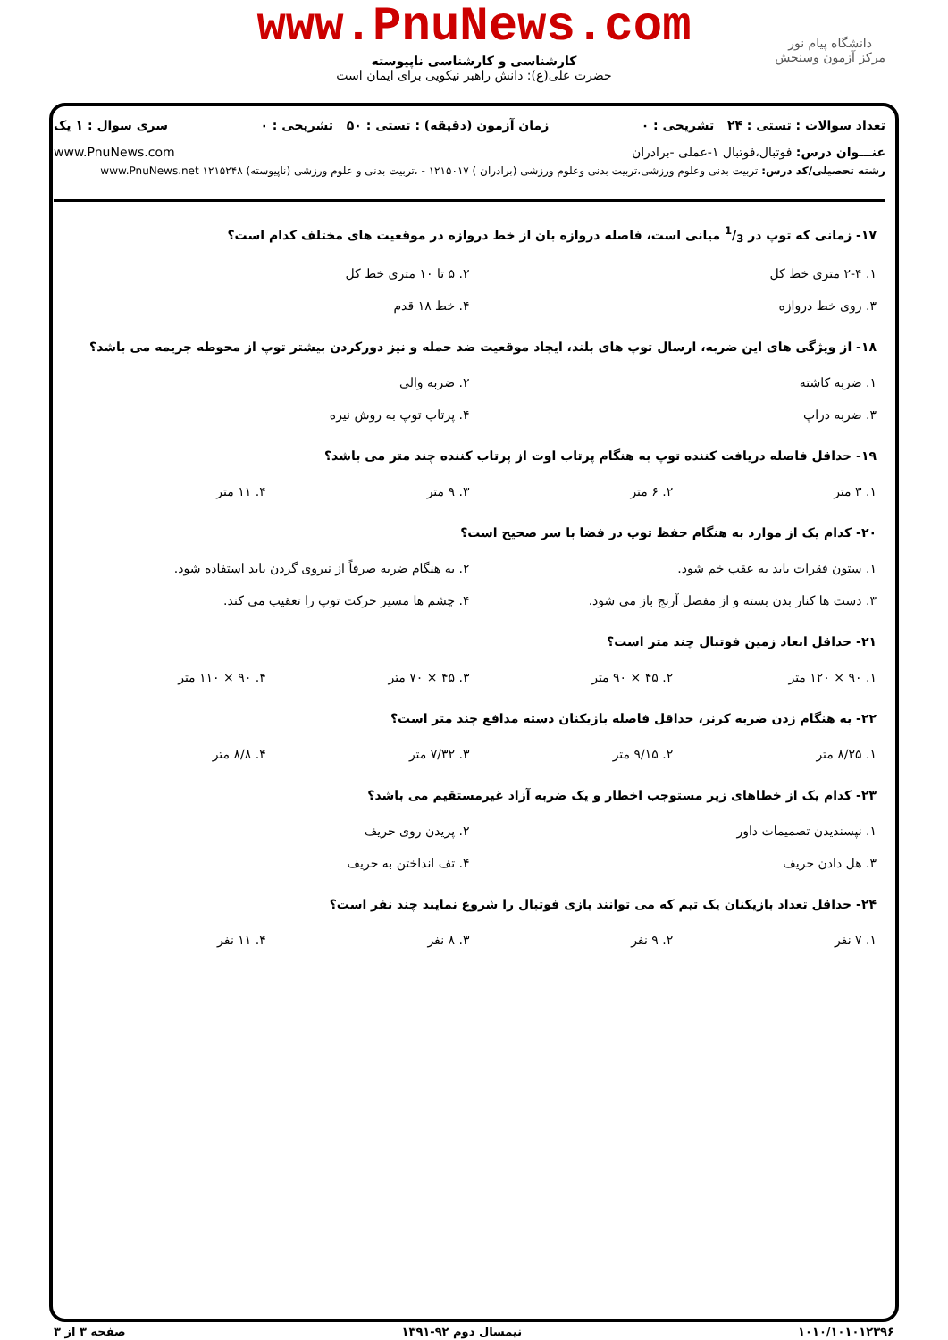www.PnuNews.com
کارشناسی و کارشناسی ناپیوسته
حضرت علی(ع): دانش راهبر نیکویی برای ایمان است
دانشگاه پیام نور
مرکز آزمون وسنجش
تعداد سوالات : تستی : ۲۴ تشریحی : ۰ زمان آزمون (دقیقه) : تستی : ۵۰ تشریحی : ۰ سری سوال : ۱ یک
عنـــوان درس: فوتبال،فوتبال ۱-عملی -برادران www.PnuNews.com
رشته تحصیلی/کد درس: تربیت بدنی وعلوم ورزشی،تربیت بدنی وعلوم ورزشی (برادران ) ۱۲۱۵۰۱۷ - ،تربیت بدنی و علوم ورزشی (ناپیوسته) ۱۲۱۵۲۴۸ www.PnuNews.net
۱۷- زمانی که توپ در 1/3 میانی است، فاصله دروازه بان از خط دروازه در موقعیت های مختلف کدام است؟
| ۱. ۲-۴ متری خط کل | ۲. ۵ تا ۱۰ متری خط کل |
| ۳. روی خط دروازه | ۴. خط ۱۸ قدم |
۱۸- از ویژگی های این ضربه، ارسال توپ های بلند، ایجاد موقعیت ضد حمله و نیز دورکردن بیشتر توپ از محوطه جریمه می باشد؟
| ۱. ضربه کاشته | ۲. ضربه والی |
| ۳. ضربه دراپ | ۴. پرتاب توپ به روش نیره |
۱۹- حداقل فاصله دریافت کننده توپ به هنگام پرتاب اوت از پرتاب کننده چند متر می باشد؟
| ۱. ۳ متر | ۲. ۶ متر | ۳. ۹ متر | ۴. ۱۱ متر |
۲۰- کدام یک از موارد به هنگام حفظ توپ در فضا با سر صحیح است؟
| ۱. ستون فقرات باید به عقب خم شود. | ۲. به هنگام ضربه صرفاً از نیروی گردن باید استفاده شود. |
| ۳. دست ها کنار بدن بسته و از مفصل آرنج باز می شود. | ۴. چشم ها مسیر حرکت توپ را تعقیب می کند. |
۲۱- حداقل ابعاد زمین فوتبال چند متر است؟
| ۱. ۹۰ × ۱۲۰ متر | ۲. ۴۵ × ۹۰ متر | ۳. ۴۵ × ۷۰ متر | ۴. ۹۰ × ۱۱۰ متر |
۲۲- به هنگام زدن ضربه کرنر، حداقل فاصله بازیکنان دسته مدافع چند متر است؟
| ۱. ۸/۲۵ متر | ۲. ۹/۱۵ متر | ۳. ۷/۳۲ متر | ۴. ۸/۸ متر |
۲۳- کدام یک از خطاهای زیر مستوجب اخطار و یک ضربه آزاد غیرمستقیم می باشد؟
| ۱. نپسندیدن تصمیمات داور | ۲. پریدن روی حریف |
| ۳. هل دادن حریف | ۴. تف انداختن به حریف |
۲۴- حداقل تعداد بازیکنان یک تیم که می توانند بازی فوتبال را شروع نمایند چند نفر است؟
| ۱. ۷ نفر | ۲. ۹ نفر | ۳. ۸ نفر | ۴. ۱۱ نفر |
۱۰۱۰/۱۰۱۰۱۲۳۹۶ نیمسال دوم ۹۲-۱۳۹۱ صفحه ۳ از ۳